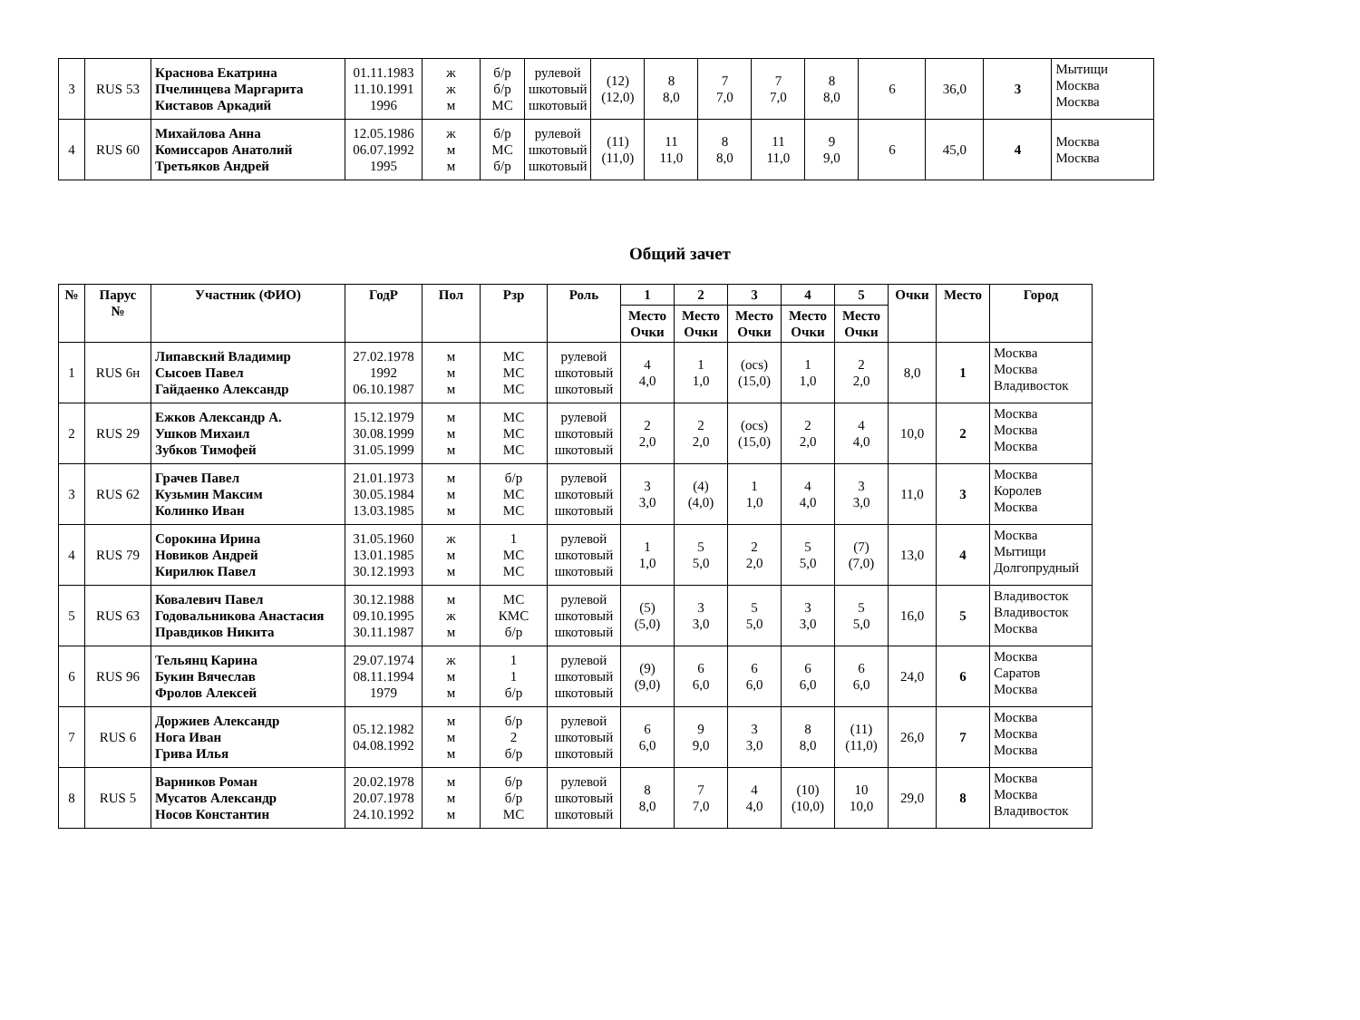| 3 | RUS 53 | Краснова Екатрина Пчелинцева Маргарита Киставов Аркадий | 01.11.1983 11.10.1991 1996 | ж ж м | б/р б/р МС | рулевой шкотовый шкотовый | (12) (12,0) | 8 8,0 | 7 7,0 | 7 7,0 | 8 8,0 | 6 | 36,0 | 3 | Мытищи Москва Москва |
| 4 | RUS 60 | Михайлова Анна Комиссаров Анатолий Третьяков Андрей | 12.05.1986 06.07.1992 1995 | ж м м | б/р МС б/р | рулевой шкотовый шкотовый | (11) (11,0) | 11 11,0 | 8 8,0 | 11 11,0 | 9 9,0 | 6 | 45,0 | 4 | Москва Москва |
Общий зачет
| № | Парус № | Участник (ФИО) | ГодР | Пол | Рзр | Роль | 1 | 2 | 3 | 4 | 5 | Очки | Место | Город |
| --- | --- | --- | --- | --- | --- | --- | --- | --- | --- | --- | --- | --- | --- | --- |
| | | | | | | | Место Очки | Место Очки | Место Очки | Место Очки | Место Очки | | | |
| 1 | RUS 6н | Липавский Владимир Сысоев Павел Гайдаенко Александр | 27.02.1978 1992 06.10.1987 | м м м | МС МС МС | рулевой шкотовый шкотовый | 4 4,0 | 1 1,0 | (ocs) (15,0) | 1 1,0 | 2 2,0 | 8,0 | 1 | Москва Москва Владивосток |
| 2 | RUS 29 | Ежков Александр А. Ушков Михаил Зубков Тимофей | 15.12.1979 30.08.1999 31.05.1999 | м м м | МС МС МС | рулевой шкотовый шкотовый | 2 2,0 | 2 2,0 | (ocs) (15,0) | 2 2,0 | 4 4,0 | 10,0 | 2 | Москва Москва Москва |
| 3 | RUS 62 | Грачев Павел Кузьмин Максим Колинко Иван | 21.01.1973 30.05.1984 13.03.1985 | м м м | б/р МС МС | рулевой шкотовый шкотовый | 3 3,0 | (4) (4,0) | 1 1,0 | 4 4,0 | 3 3,0 | 11,0 | 3 | Москва Королев Москва |
| 4 | RUS 79 | Сорокина Ирина Новиков Андрей Кирилюк Павел | 31.05.1960 13.01.1985 30.12.1993 | ж м м | 1 МС МС | рулевой шкотовый шкотовый | 1 1,0 | 5 5,0 | 2 2,0 | 5 5,0 | (7) (7,0) | 13,0 | 4 | Москва Мытищи Долгопрудный |
| 5 | RUS 63 | Ковалевич Павел Годовальникова Анастасия Правдиков Никита | 30.12.1988 09.10.1995 30.11.1987 | м ж м | МС КМС б/р | рулевой шкотовый шкотовый | (5) (5,0) | 3 3,0 | 5 5,0 | 3 3,0 | 5 5,0 | 16,0 | 5 | Владивосток Владивосток Москва |
| 6 | RUS 96 | Тельянц Карина Букин Вячеслав Фролов Алексей | 29.07.1974 08.11.1994 1979 | ж м м | 1 1 б/р | рулевой шкотовый шкотовый | (9) (9,0) | 6 6,0 | 6 6,0 | 6 6,0 | 6 6,0 | 24,0 | 6 | Москва Саратов Москва |
| 7 | RUS 6 | Доржиев Александр Нога Иван Грива Илья | 05.12.1982 04.08.1992 | м м м | б/р 2 б/р | рулевой шкотовый шкотовый | 6 6,0 | 9 9,0 | 3 3,0 | 8 8,0 | (11) (11,0) | 26,0 | 7 | Москва Москва Москва |
| 8 | RUS 5 | Варников Роман Мусатов Александр Носов Константин | 20.02.1978 20.07.1978 24.10.1992 | м м м | б/р б/р МС | рулевой шкотовый шкотовый | 8 8,0 | 7 7,0 | 4 4,0 | (10) (10,0) | 10 10,0 | 29,0 | 8 | Москва Москва Владивосток |